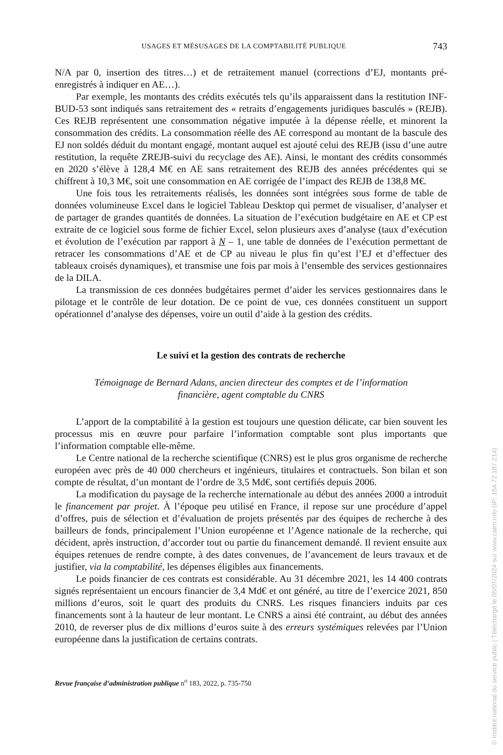USAGES ET MÉSUSAGES DE LA COMPTABILITÉ PUBLIQUE 743
N/A par 0, insertion des titres…) et de retraitement manuel (corrections d’EJ, montants pré-enregistrés à indiquer en AE…).
Par exemple, les montants des crédits exécutés tels qu’ils apparaissent dans la restitution INF-BUD-53 sont indiqués sans retraitement des « retraits d’engagements juridiques basculés » (REJB). Ces REJB représentent une consommation négative imputée à la dépense réelle, et minorent la consommation des crédits. La consommation réelle des AE correspond au montant de la bascule des EJ non soldés déduit du montant engagé, montant auquel est ajouté celui des REJB (issu d’une autre restitution, la requête ZREJB-suivi du recyclage des AE). Ainsi, le montant des crédits consommés en 2020 s’élève à 128,4 M€ en AE sans retraitement des REJB des années précédentes qui se chiffrent à 10,3 M€, soit une consommation en AE corrigée de l’impact des REJB de 138,8 M€.
Une fois tous les retraitements réalisés, les données sont intégrées sous forme de table de données volumineuse Excel dans le logiciel Tableau Desktop qui permet de visualiser, d’analyser et de partager de grandes quantités de données. La situation de l’exécution budgétaire en AE et CP est extraite de ce logiciel sous forme de fichier Excel, selon plusieurs axes d’analyse (taux d’exécution et évolution de l’exécution par rapport à N – 1, une table de données de l’exécution permettant de retracer les consommations d’AE et de CP au niveau le plus fin qu’est l’EJ et d’effectuer des tableaux croisés dynamiques), et transmise une fois par mois à l’ensemble des services gestionnaires de la DILA.
La transmission de ces données budgétaires permet d’aider les services gestionnaires dans le pilotage et le contrôle de leur dotation. De ce point de vue, ces données constituent un support opérationnel d’analyse des dépenses, voire un outil d’aide à la gestion des crédits.
Le suivi et la gestion des contrats de recherche
Témoignage de Bernard Adans, ancien directeur des comptes et de l’information
financière, agent comptable du CNRS
L’apport de la comptabilité à la gestion est toujours une question délicate, car bien souvent les processus mis en œuvre pour parfaire l’information comptable sont plus importants que l’information comptable elle-même.
Le Centre national de la recherche scientifique (CNRS) est le plus gros organisme de recherche européen avec près de 40 000 chercheurs et ingénieurs, titulaires et contractuels. Son bilan et son compte de résultat, d’un montant de l’ordre de 3,5 Md€, sont certifiés depuis 2006.
La modification du paysage de la recherche internationale au début des années 2000 a introduit le financement par projet. À l’époque peu utilisé en France, il repose sur une procédure d’appel d’offres, puis de sélection et d’évaluation de projets présentés par des équipes de recherche à des bailleurs de fonds, principalement l’Union européenne et l’Agence nationale de la recherche, qui décident, après instruction, d’accorder tout ou partie du financement demandé. Il revient ensuite aux équipes retenues de rendre compte, à des dates convenues, de l’avancement de leurs travaux et de justifier, via la comptabilité, les dépenses éligibles aux financements.
Le poids financier de ces contrats est considérable. Au 31 décembre 2021, les 14 400 contrats signés représentaient un encours financier de 3,4 Md€ et ont généré, au titre de l’exercice 2021, 850 millions d’euros, soit le quart des produits du CNRS. Les risques financiers induits par ces financements sont à la hauteur de leur montant. Le CNRS a ainsi été contraint, au début des années 2010, de reverser plus de dix millions d’euros suite à des erreurs systémiques relevées par l’Union européenne dans la justification de certains contrats.
Revue française d’administration publique n<sup>o</sup> 183, 2022, p. 735-750
© Institut national du service public | Téléchargé le 05/07/2024 sur www.cairn.info (IP: 154.72.187.214)